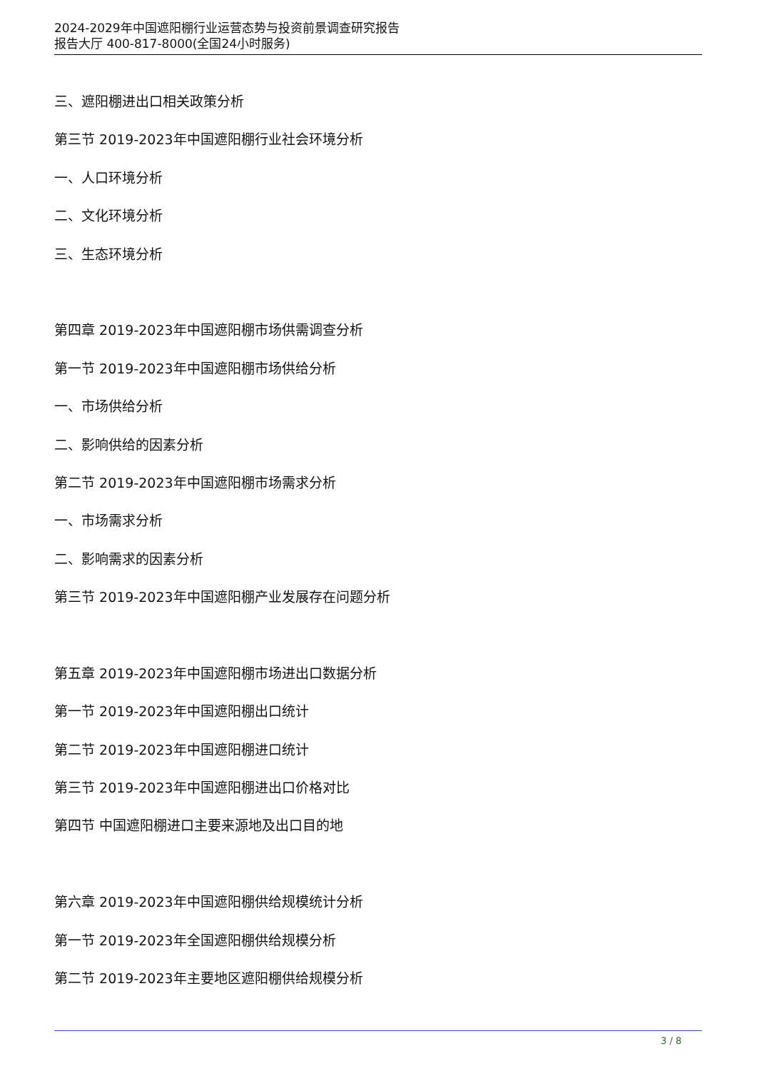2024-2029年中国遮阳棚行业运营态势与投资前景调查研究报告
报告大厅 400-817-8000(全国24小时服务)
三、遮阳棚进出口相关政策分析
第三节 2019-2023年中国遮阳棚行业社会环境分析
一、人口环境分析
二、文化环境分析
三、生态环境分析
第四章 2019-2023年中国遮阳棚市场供需调查分析
第一节 2019-2023年中国遮阳棚市场供给分析
一、市场供给分析
二、影响供给的因素分析
第二节 2019-2023年中国遮阳棚市场需求分析
一、市场需求分析
二、影响需求的因素分析
第三节 2019-2023年中国遮阳棚产业发展存在问题分析
第五章 2019-2023年中国遮阳棚市场进出口数据分析
第一节 2019-2023年中国遮阳棚出口统计
第二节 2019-2023年中国遮阳棚进口统计
第三节 2019-2023年中国遮阳棚进出口价格对比
第四节 中国遮阳棚进口主要来源地及出口目的地
第六章 2019-2023年中国遮阳棚供给规模统计分析
第一节 2019-2023年全国遮阳棚供给规模分析
第二节 2019-2023年主要地区遮阳棚供给规模分析
3 / 8